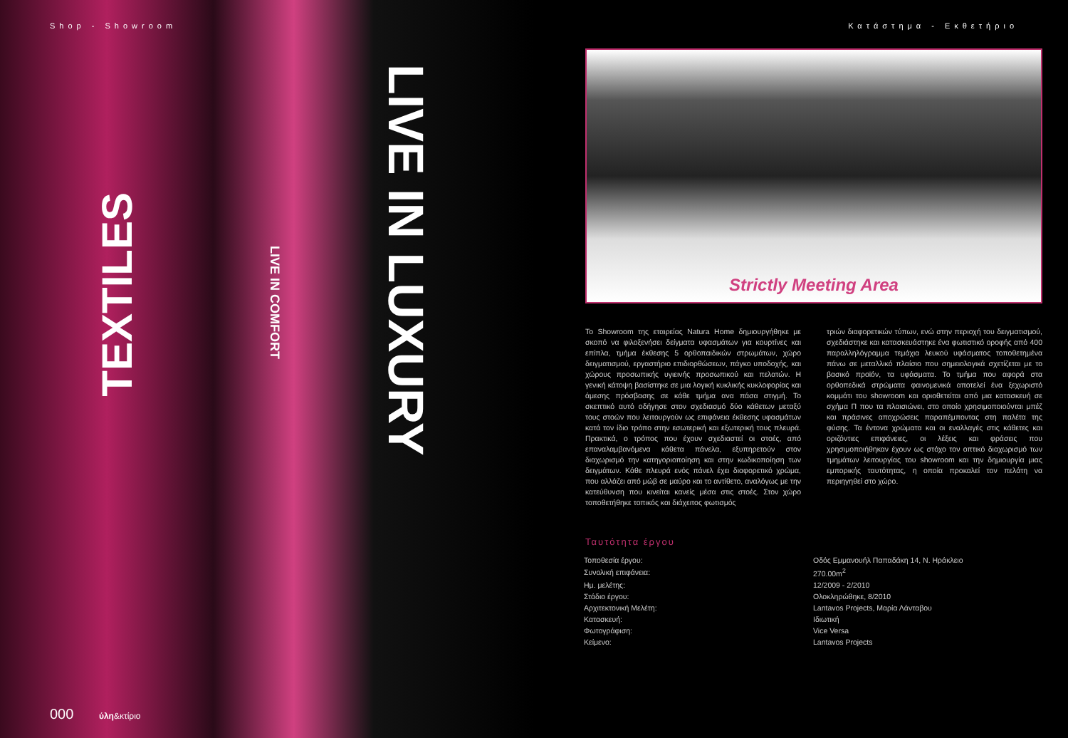Shop - Showroom
LIVE IN LUXURY
TEXTILES
LIVE IN COMFORT
000 ύλη&κτίριο
Κατάστημα - Εκθετήριο
Strictly Meeting Area
Το Showroom της εταιρείας Natura Home δημιουργήθηκε με σκοπό να φιλοξενήσει δείγματα υφασμάτων για κουρτίνες και επίπλα, τμήμα έκθεσης 5 ορθοπαιδικών στρωμάτων, χώρο δειγματισμού, εργαστήριο επιδιορθώσεων, πάγκο υποδοχής, και χώρους προσωπικής υγιεινής προσωπικού και πελατών. Η γενική κάτοψη βασίστηκε σε μια λογική κυκλικής κυκλοφορίας και άμεσης πρόσβασης σε κάθε τμήμα ανα πάσα στιγμή. Το σκεπτικό αυτό οδήγησε στον σχεδιασμό δύο κάθετων μεταξύ τους στοών που λειτουργούν ως επιφάνεια έκθεσης υφασμάτων κατά τον ίδιο τρόπο στην εσωτερική και εξωτερική τους πλευρά. Πρακτικά, ο τρόπος που έχουν σχεδιαστεί οι στοές, από επαναλαμβανόμενα κάθετα πάνελα, εξυπηρετούν στον διαχωρισμό την κατηγοριοποίηση και στην κωδικοποίηση των δειγμάτων. Κάθε πλευρά ενός πάνελ έχει διαφορετικό χρώμα, που αλλάζει από μώβ σε μαύρο και το αντίθετο, αναλόγως με την κατεύθυνση που κινείται κανείς μέσα στις στοές. Στον χώρο τοποθετήθηκε τοπικός και διάχειτος φωτισμός
τριών διαφορετικών τύπων, ενώ στην περιοχή του δειγματισμού, σχεδιάστηκε και κατασκευάστηκε ένα φωτιστικό οροφής από 400 παραλληλόγραμμα τεμάχια λευκού υφάσματος τοποθετημένα πάνω σε μεταλλικό πλαίσιο που σημειολογικά σχετίζεται με το βασικό προϊόν, τα υφάσματα. Το τμήμα που αφορά στα ορθοπεδικά στρώματα φαινομενικά αποτελεί ένα ξεχωριστό κομμάτι του showroom και οριοθετείται από μια κατασκευή σε σχήμα Π που τα πλαισιώνει, στο οποίο χρησιμοποιούνται μπέζ και πράσινες αποχρώσεις παραπέμποντας στη παλέτα της φύσης. Τα έντονα χρώματα και οι εναλλαγές στις κάθετες και οριζόντιες επιφάνειες, οι λέξεις και φράσεις που χρησιμοποιήθηκαν έχουν ως στόχο τον οπτικό διαχωρισμό των τμημάτων λειτουργίας του showroom και την δημιουργία μιας εμπορικής ταυτότητας, η οποία προκαλεί τον πελάτη να περιηγηθεί στο χώρο.
Ταυτότητα έργου
| Τοποθεσία έργου: | Οδός Εμμανουήλ Παπαδάκη 14, Ν. Ηράκλειο |
| Συνολική επιφάνεια: | 270.00m<sup>2</sup> |
| Ημ. μελέτης: | 12/2009 - 2/2010 |
| Στάδιο έργου: | Ολοκληρώθηκε, 8/2010 |
| Αρχιτεκτονική Μελέτη: | Lantavos Projects, Μαρία Λάνταβου |
| Κατασκευή: | Ιδιωτική |
| Φωτογράφιση: | Vice Versa |
| Κείμενο: | Lantavos Projects |